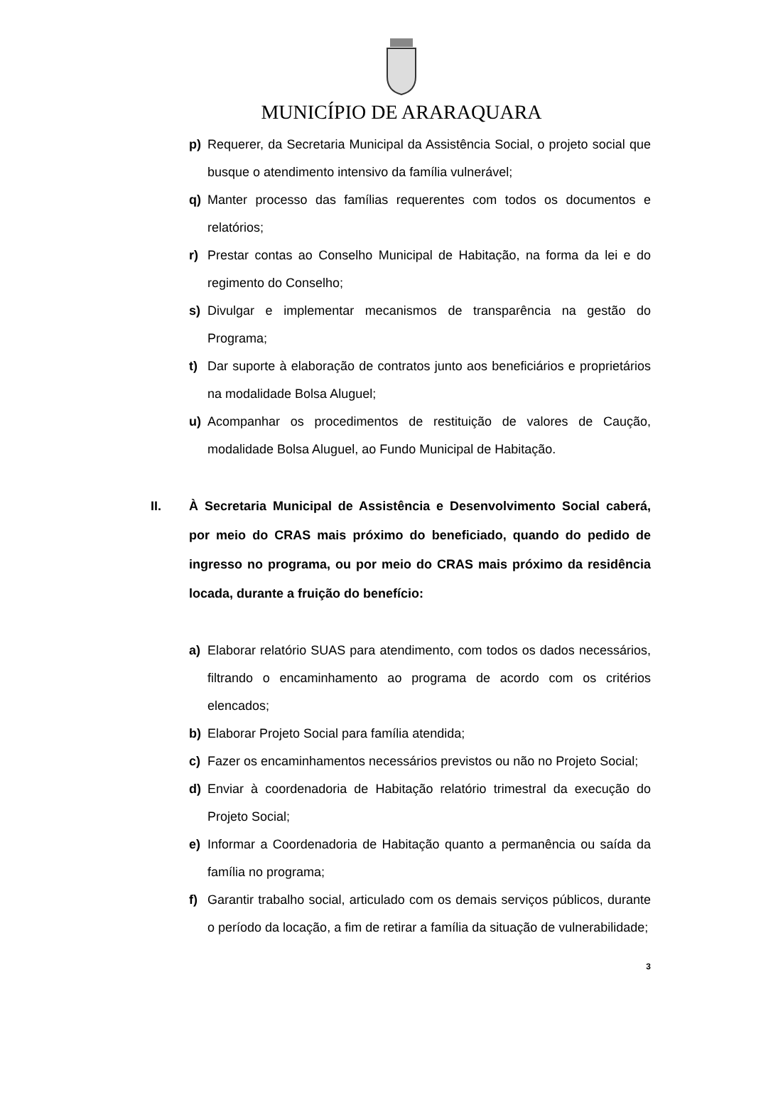MUNICÍPIO DE ARARAQUARA
p) Requerer, da Secretaria Municipal da Assistência Social, o projeto social que busque o atendimento intensivo da família vulnerável;
q) Manter processo das famílias requerentes com todos os documentos e relatórios;
r) Prestar contas ao Conselho Municipal de Habitação, na forma da lei e do regimento do Conselho;
s) Divulgar e implementar mecanismos de transparência na gestão do Programa;
t) Dar suporte à elaboração de contratos junto aos beneficiários e proprietários na modalidade Bolsa Aluguel;
u) Acompanhar os procedimentos de restituição de valores de Caução, modalidade Bolsa Aluguel, ao Fundo Municipal de Habitação.
II. À Secretaria Municipal de Assistência e Desenvolvimento Social caberá, por meio do CRAS mais próximo do beneficiado, quando do pedido de ingresso no programa, ou por meio do CRAS mais próximo da residência locada, durante a fruição do benefício:
a) Elaborar relatório SUAS para atendimento, com todos os dados necessários, filtrando o encaminhamento ao programa de acordo com os critérios elencados;
b) Elaborar Projeto Social para família atendida;
c) Fazer os encaminhamentos necessários previstos ou não no Projeto Social;
d) Enviar à coordenadoria de Habitação relatório trimestral da execução do Projeto Social;
e) Informar a Coordenadoria de Habitação quanto a permanência ou saída da família no programa;
f) Garantir trabalho social, articulado com os demais serviços públicos, durante o período da locação, a fim de retirar a família da situação de vulnerabilidade;
3